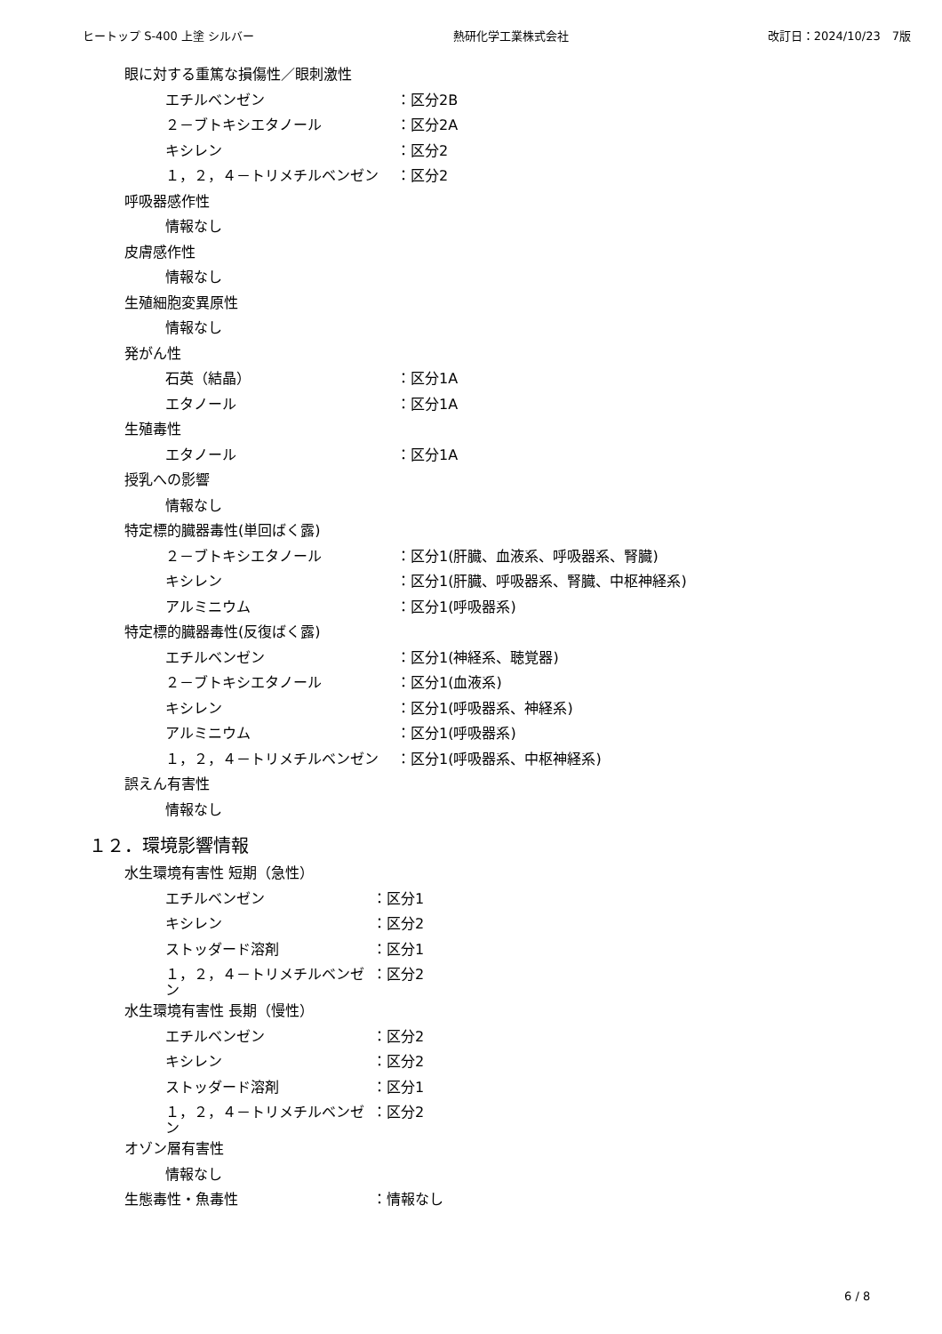ヒートップ S-400 上塗 シルバー 熱研化学工業株式会社 改訂日：2024/10/23　7版
眼に対する重篤な損傷性／眼刺激性
エチルベンゼン ：区分2B
２－ブトキシエタノール ：区分2A
キシレン ：区分2
１，２，４－トリメチルベンゼン ：区分2
呼吸器感作性
情報なし
皮膚感作性
情報なし
生殖細胞変異原性
情報なし
発がん性
石英（結晶） ：区分1A
エタノール ：区分1A
生殖毒性
エタノール ：区分1A
授乳への影響
情報なし
特定標的臓器毒性(単回ばく露)
２－ブトキシエタノール ：区分1(肝臓、血液系、呼吸器系、腎臓)
キシレン ：区分1(肝臓、呼吸器系、腎臓、中枢神経系)
アルミニウム ：区分1(呼吸器系)
特定標的臓器毒性(反復ばく露)
エチルベンゼン ：区分1(神経系、聴覚器)
２－ブトキシエタノール ：区分1(血液系)
キシレン ：区分1(呼吸器系、神経系)
アルミニウム ：区分1(呼吸器系)
１，２，４－トリメチルベンゼン ：区分1(呼吸器系、中枢神経系)
誤えん有害性
情報なし
１２．環境影響情報
水生環境有害性 短期（急性）
エチルベンゼン ：区分1
キシレン ：区分2
ストッダード溶剤 ：区分1
１，２，４－トリメチルベンゼン ：区分2
水生環境有害性 長期（慢性）
エチルベンゼン ：区分2
キシレン ：区分2
ストッダード溶剤 ：区分1
１，２，４－トリメチルベンゼン ：区分2
オゾン層有害性
情報なし
生態毒性・魚毒性 ：情報なし
6 / 8